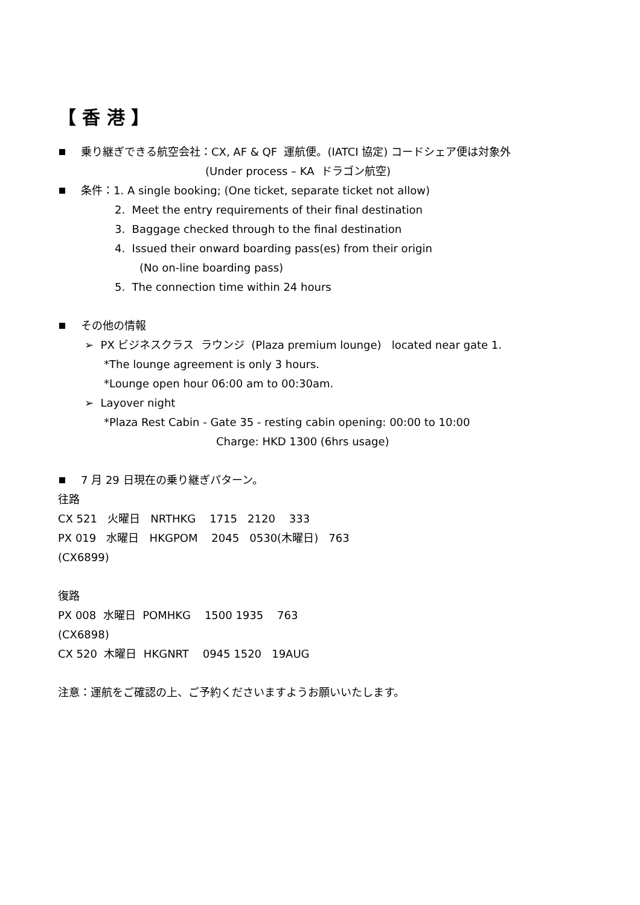【 香 港 】
乗り継ぎできる航空会社：CX, AF & QF 運航便。(IATCI 協定) コードシェア便は対象外
(Under process – KA ドラゴン航空)
条件：1. A single booking; (One ticket, separate ticket not allow)
2. Meet the entry requirements of their final destination
3. Baggage checked through to the final destination
4. Issued their onward boarding pass(es) from their origin
(No on-line boarding pass)
5. The connection time within 24 hours
その他の情報
➢ PX ビジネスクラス ラウンジ (Plaza premium lounge) located near gate 1.
*The lounge agreement is only 3 hours.
*Lounge open hour 06:00 am to 00:30am.
➢ Layover night
*Plaza Rest Cabin - Gate 35 - resting cabin opening: 00:00 to 10:00
Charge: HKD 1300 (6hrs usage)
7 月 29 日現在の乗り継ぎパターン。
往路
CX 521 火曜日 NRTHKG 1715 2120 333
PX 019 水曜日 HKGPOM 2045 0530(木曜日) 763
(CX6899)
復路
PX 008 水曜日 POMHKG 1500 1935 763
(CX6898)
CX 520 木曜日 HKGNRT 0945 1520 19AUG
注意：運航をご確認の上、ご予約くださいますようお願いいたします。